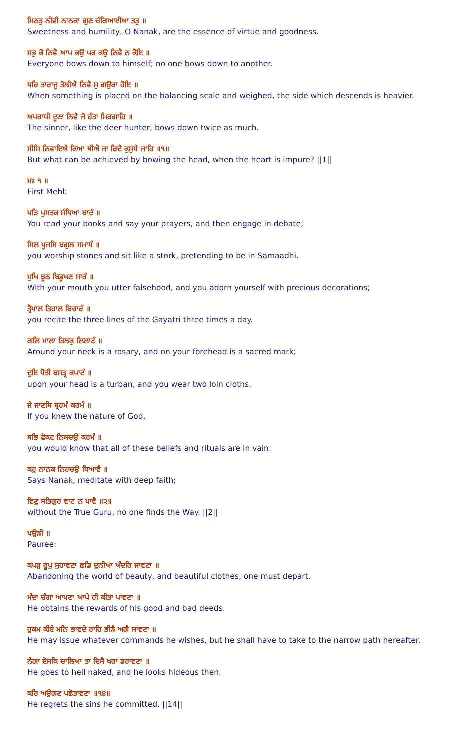ਮਿਠਤੁ ਨੀਵੀ ਨਾਨਕਾ ਗੁਣ ਚੰਗਿਆਈਆ ਤਤੁ ॥
Sweetness and humility, O Nanak, are the essence of virtue and goodness.
ਸਭੁ ਕੋ ਨਿਵੈ ਆਪ ਕਉ ਪਰ ਕਉ ਨਿਵੈ ਨ ਕੋਇ ॥
Everyone bows down to himself; no one bows down to another.
ਧਰਿ ਤਾਰਾਜੂ ਤੋਲੀਐ ਨਿਵੈ ਸੁ ਗਉਰਾ ਹੋਇ ॥
When something is placed on the balancing scale and weighed, the side which descends is heavier.
ਅਪਰਾਧੀ ਦੂਣਾ ਨਿਵੈ ਜੋ ਹੰਤਾ ਮਿਰਗਾਹਿ ॥
The sinner, like the deer hunter, bows down twice as much.
ਸੀਸਿ ਨਿਵਾਇਐ ਕਿਆ ਥੀਐ ਜਾ ਰਿਦੈ ਕੁਸੁਧੇ ਜਾਹਿ ॥੧॥
But what can be achieved by bowing the head, when the heart is impure? ||1||
ਮਃ ੧ ॥
First Mehl:
ਪੜਿ ਪੁਸਤਕ ਸੰਧਿਆ ਬਾਦੰ ॥
You read your books and say your prayers, and then engage in debate;
ਸਿਲ ਪੂਜਸਿ ਬਗੁਲ ਸਮਾਧੰ ॥
you worship stones and sit like a stork, pretending to be in Samaadhi.
ਮੁਖਿ ਝੂਠ ਬਿਭੂਖਣ ਸਾਰੰ ॥
With your mouth you utter falsehood, and you adorn yourself with precious decorations;
ਤ੍ਰੈਪਾਲ ਤਿਹਾਲ ਬਿਚਾਰੰ ॥
you recite the three lines of the Gayatri three times a day.
ਗਲਿ ਮਾਲਾ ਤਿਲਕੁ ਲਿਲਾਟੰ ॥
Around your neck is a rosary, and on your forehead is a sacred mark;
ਦੁਇ ਧੋਤੀ ਬਸਤ੍ਰ ਕਪਾਟੰ ॥
upon your head is a turban, and you wear two loin cloths.
ਜੇ ਜਾਣਸਿ ਬ੍ਰਹਮੰ ਕਰਮੰ ॥
If you knew the nature of God,
ਸਭਿ ਫੋਕਟ ਨਿਸਚਉ ਕਰਮੰ ॥
you would know that all of these beliefs and rituals are in vain.
ਕਹੁ ਨਾਨਕ ਨਿਹਚਉ ਧਿਆਵੈ ॥
Says Nanak, meditate with deep faith;
ਵਿਣੁ ਸਤਿਗੁਰ ਵਾਟ ਨ ਪਾਵੈ ॥੨॥
without the True Guru, no one finds the Way. ||2||
ਪਉੜੀ ॥
Pauree:
ਕਪੜੁ ਰੂਪੁ ਸੁਹਾਵਣਾ ਛਡਿ ਦੁਨੀਆ ਅੰਦਰਿ ਜਾਵਣਾ ॥
Abandoning the world of beauty, and beautiful clothes, one must depart.
ਮੰਦਾ ਚੰਗਾ ਆਪਣਾ ਆਪੇ ਹੀ ਕੀਤਾ ਪਾਵਣਾ ॥
He obtains the rewards of his good and bad deeds.
ਹੁਕਮ ਕੀਏ ਮਨਿ ਭਾਵਦੇ ਰਾਹਿ ਭੀੜੈ ਅਗੈ ਜਾਵਣਾ ॥
He may issue whatever commands he wishes, but he shall have to take to the narrow path hereafter.
ਨੰਗਾ ਦੋਜਕਿ ਚਾਲਿਆ ਤਾ ਦਿਸੈ ਖਰਾ ਡਰਾਵਣਾ ॥
He goes to hell naked, and he looks hideous then.
ਕਰਿ ਅਉਗਣ ਪਛੋਤਾਵਣਾ ॥੧੪॥
He regrets the sins he committed. ||14||